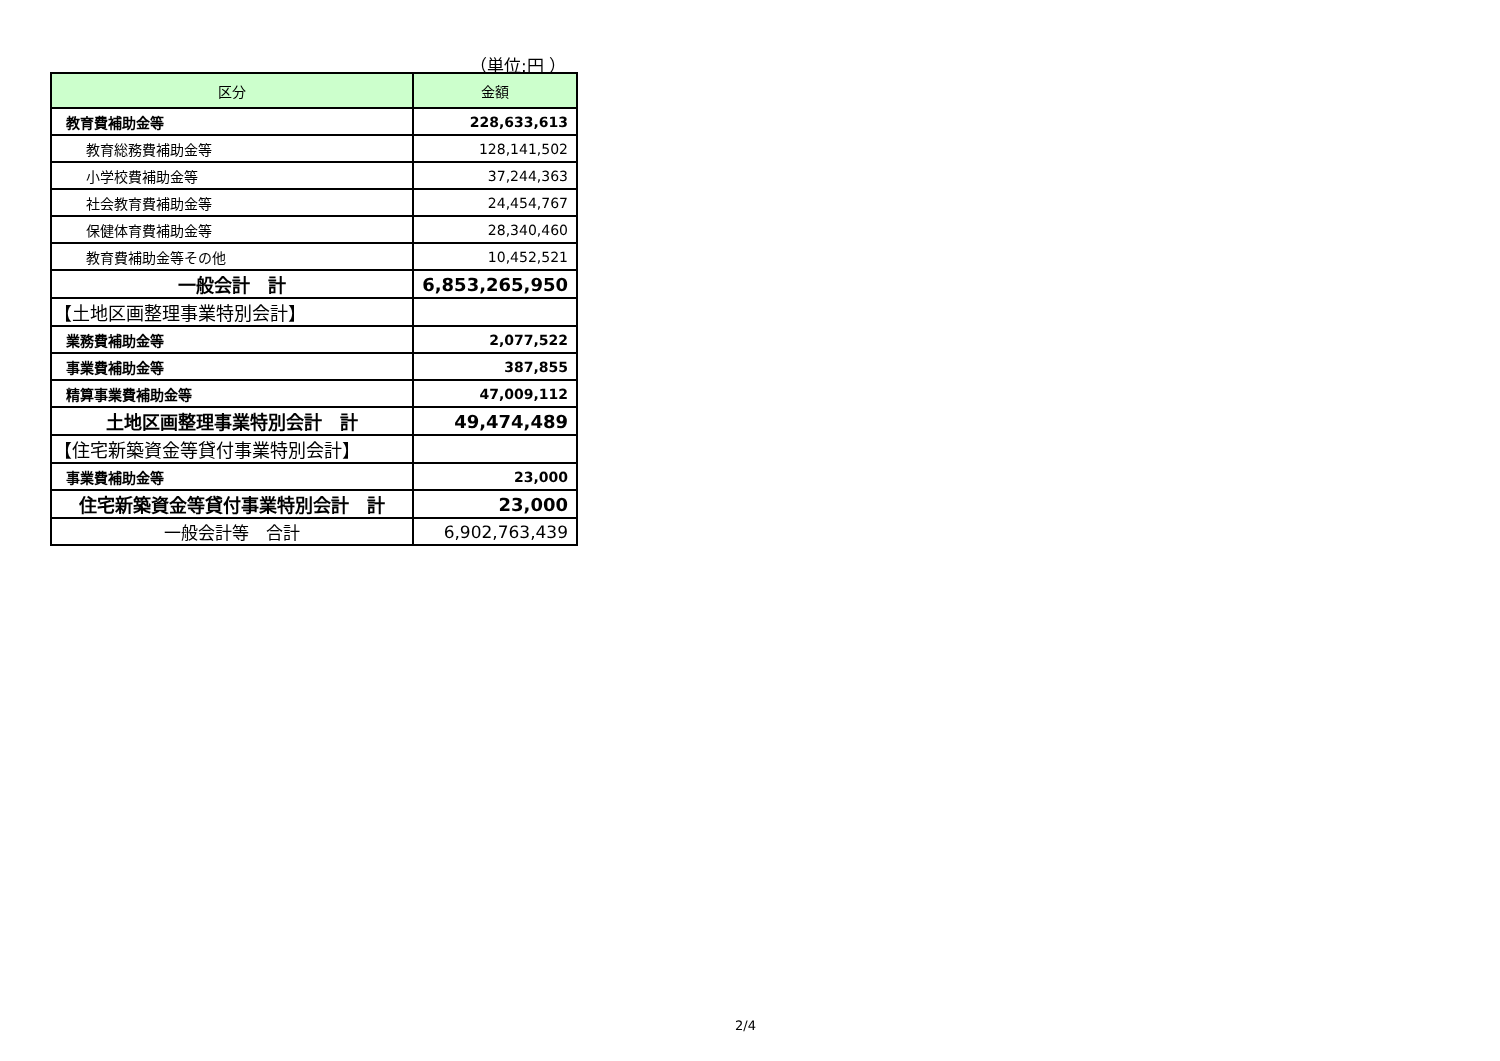（単位:円 ）
| 区分 | 金額 |
| --- | --- |
| 教育費補助金等 | 228,633,613 |
| 教育総務費補助金等 | 128,141,502 |
| 小学校費補助金等 | 37,244,363 |
| 社会教育費補助金等 | 24,454,767 |
| 保健体育費補助金等 | 28,340,460 |
| 教育費補助金等その他 | 10,452,521 |
| 一般会計 計 | 6,853,265,950 |
| 【土地区画整理事業特別会計】 | |
| 業務費補助金等 | 2,077,522 |
| 事業費補助金等 | 387,855 |
| 精算事業費補助金等 | 47,009,112 |
| 土地区画整理事業特別会計 計 | 49,474,489 |
| 【住宅新築資金等貸付事業特別会計】 | |
| 事業費補助金等 | 23,000 |
| 住宅新築資金等貸付事業特別会計 計 | 23,000 |
| 一般会計等 合計 | 6,902,763,439 |
2/4